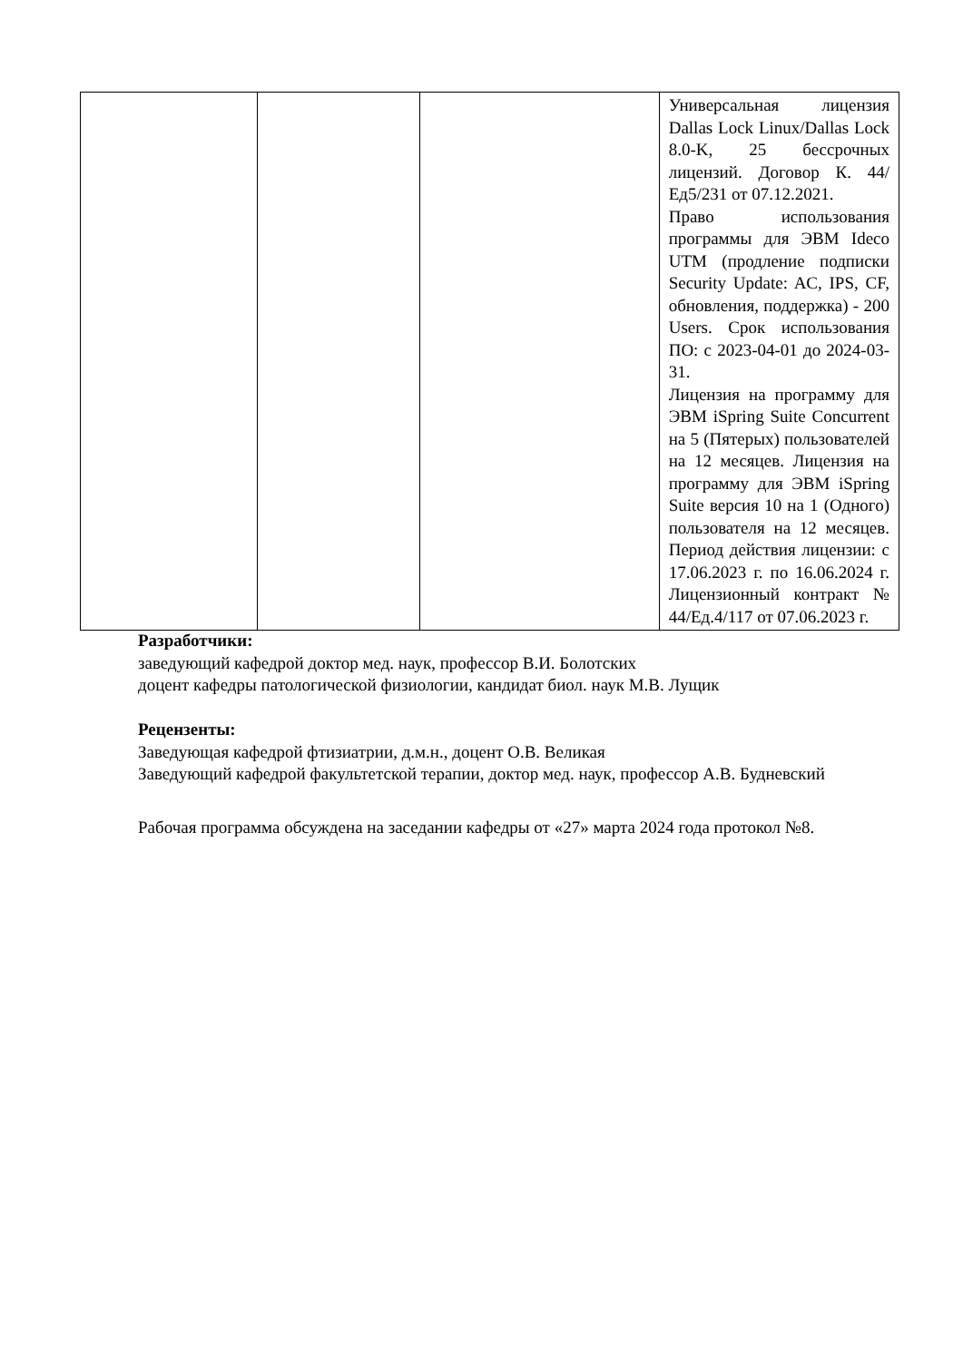| | | | Универсальная лицензия Dallas Lock Linux/Dallas Lock 8.0-K, 25 бессрочных лицензий. Договор К. 44/Ед5/231 от 07.12.2021. Право использования программы для ЭВМ Ideco UTM (продление подписки Security Update: AC, IPS, CF, обновления, поддержка) - 200 Users. Срок использования ПО: с 2023-04-01 до 2024-03-31. Лицензия на программу для ЭВМ iSpring Suite Concurrent на 5 (Пятерых) пользователей на 12 месяцев. Лицензия на программу для ЭВМ iSpring Suite версия 10 на 1 (Одного) пользователя на 12 месяцев. Период действия лицензии: с 17.06.2023 г. по 16.06.2024 г. Лицензионный контракт № 44/Ед.4/117 от 07.06.2023 г. |
Разработчики:
заведующий кафедрой доктор мед. наук, профессор В.И. Болотских
доцент кафедры патологической физиологии, кандидат биол. наук М.В. Лущик
Рецензенты:
Заведующая кафедрой фтизиатрии, д.м.н., доцент О.В. Великая
Заведующий кафедрой факультетской терапии, доктор мед. наук, профессор А.В. Будневский
Рабочая программа обсуждена на заседании кафедры от «27» марта 2024 года протокол №8.